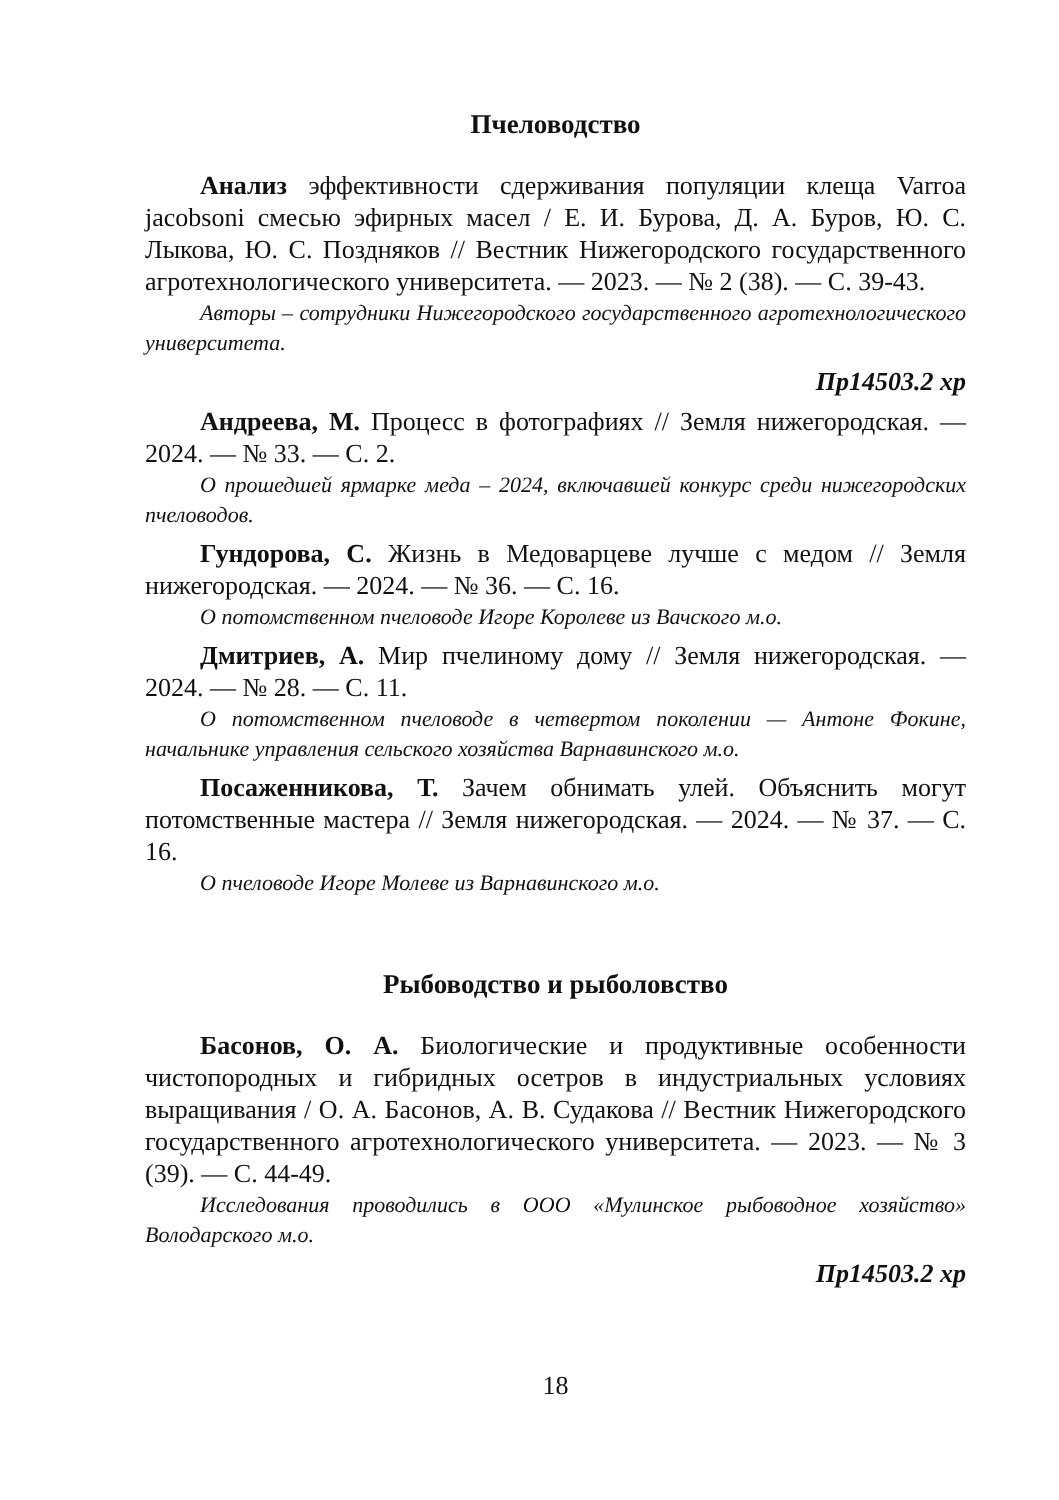Пчеловодство
Анализ эффективности сдерживания популяции клеща Varroa jacobsoni смесью эфирных масел / Е. И. Бурова, Д. А. Буров, Ю. С. Лыкова, Ю. С. Поздняков // Вестник Нижегородского государственного агротехнологического университета. — 2023. — № 2 (38). — С. 39-43.
Авторы – сотрудники Нижегородского государственного агротехнологического университета.
Пр14503.2 хр
Андреева, М. Процесс в фотографиях // Земля нижегородская. — 2024. — № 33. — С. 2.
О прошедшей ярмарке меда – 2024, включавшей конкурс среди нижегородских пчеловодов.
Гундорова, С. Жизнь в Медоварцеве лучше с медом // Земля нижегородская. — 2024. — № 36. — С. 16.
О потомственном пчеловоде Игоре Королеве из Вачского м.о.
Дмитриев, А. Мир пчелиному дому // Земля нижегородская. — 2024. — № 28. — С. 11.
О потомственном пчеловоде в четвертом поколении — Антоне Фокине, начальнике управления сельского хозяйства Варнавинского м.о.
Посаженникова, Т. Зачем обнимать улей. Объяснить могут потомственные мастера // Земля нижегородская. — 2024. — № 37. — С. 16.
О пчеловоде Игоре Молеве из Варнавинского м.о.
Рыбоводство и рыболовство
Басонов, О. А. Биологические и продуктивные особенности чистопородных и гибридных осетров в индустриальных условиях выращивания / О. А. Басонов, А. В. Судакова // Вестник Нижегородского государственного агротехнологического университета. — 2023. — № 3 (39). — С. 44-49.
Исследования проводились в ООО «Мулинское рыбоводное хозяйство» Володарского м.о.
Пр14503.2 хр
18